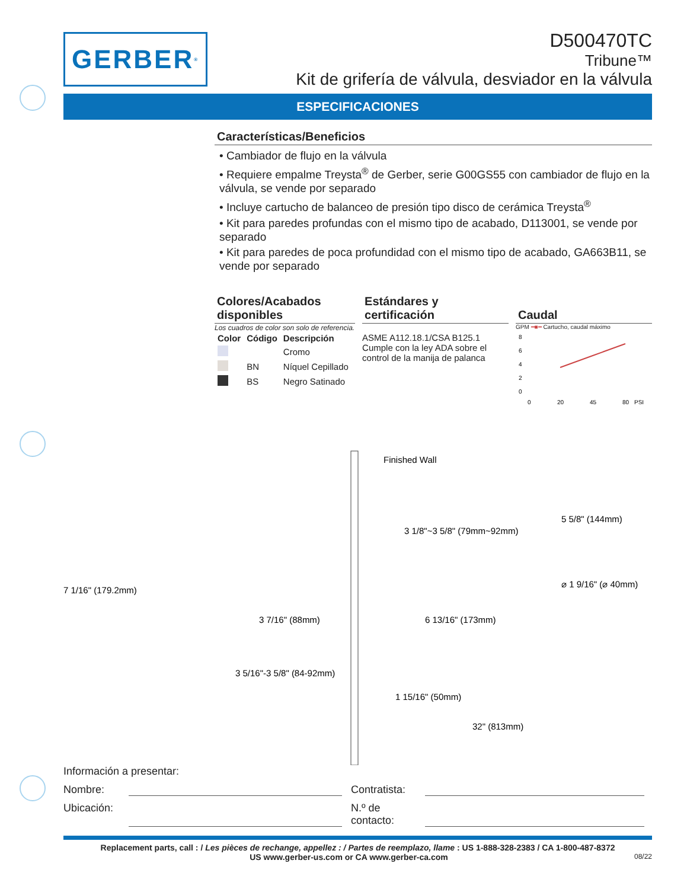GERBER<sup>®</sup>
D500470TC
Tribune™
Kit de grifería de válvula, desviador en la válvula
ESPECIFICACIONES
Características/Beneficios
• Cambiador de flujo en la válvula
• Requiere empalme Treysta<sup>®</sup> de Gerber, serie G00GS55 con cambiador de flujo en la válvula, se vende por separado
• Incluye cartucho de balanceo de presión tipo disco de cerámica Treysta<sup>®</sup>
• Kit para paredes profundas con el mismo tipo de acabado, D113001, se vende por separado
• Kit para paredes de poca profundidad con el mismo tipo de acabado, GA663B11, se vende por separado
Colores/Acabados disponibles
Los cuadros de color son solo de referencia.
| Color | Código | Descripción |
| --- | --- | --- |
| | | Cromo |
| | BN | Níquel Cepillado |
| | BS | Negro Satinado |
Estándares y certificación
ASME A112.18.1/CSA B125.1
Cumple con la ley ADA sobre el control de la manija de palanca
Caudal
GPM ━■━ Cartucho, caudal máximo
8
6
4
2
0
0
20
45
80
PSI
Finished Wall
3 1/8"~3 5/8" (79mm~92mm)
7 1/16" (179.2mm)
3 5/16"-3 5/8" (84-92mm)
3 7/16" (88mm)
6 13/16" (173mm)
1 15/16" (50mm)
32" (813mm)
5 5/8" (144mm)
⌀ 1 9/16" (⌀ 40mm)
Información a presentar:
Nombre:
Contratista:
Ubicación:
N.º de contacto:
Replacement parts, call : / Les pièces de rechange, appellez : / Partes de reemplazo, llame : US 1-888-328-2383 / CA 1-800-487-8372
US www.gerber-us.com or CA www.gerber-ca.com 08/22